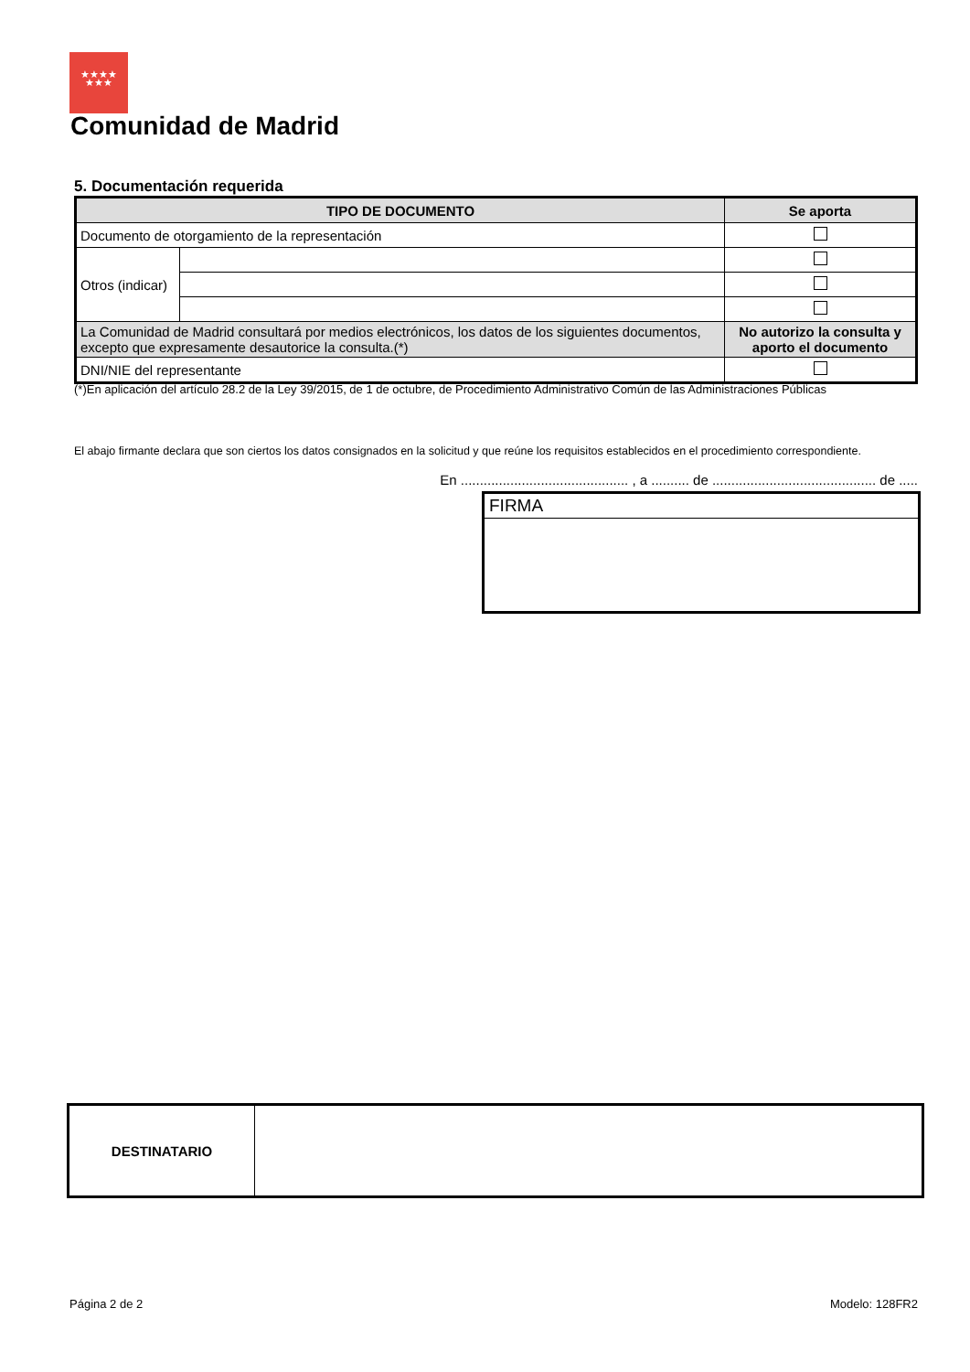★★★★
★★★
Comunidad de Madrid
5. Documentación requerida
| TIPO DE DOCUMENTO | | Se aporta |
| --- | --- | --- |
| Documento de otorgamiento de la representación | | |
| Otros (indicar) | | |
| La Comunidad de Madrid consultará por medios electrónicos, los datos de los siguientes documentos, excepto que expresamente desautorice la consulta.(*) | | No autorizo la consulta y aporto el documento |
| DNI/NIE del representante | | |
(*)En aplicación del artículo 28.2 de la Ley 39/2015, de 1 de octubre, de Procedimiento Administrativo Común de las Administraciones Públicas
El abajo firmante declara que son ciertos los datos consignados en la solicitud y que reúne los requisitos establecidos en el procedimiento correspondiente.
En ............................................ , a .......... de ........................................... de .....
FIRMA
| DESTINATARIO | |
Página 2 de 2 Modelo: 128FR2